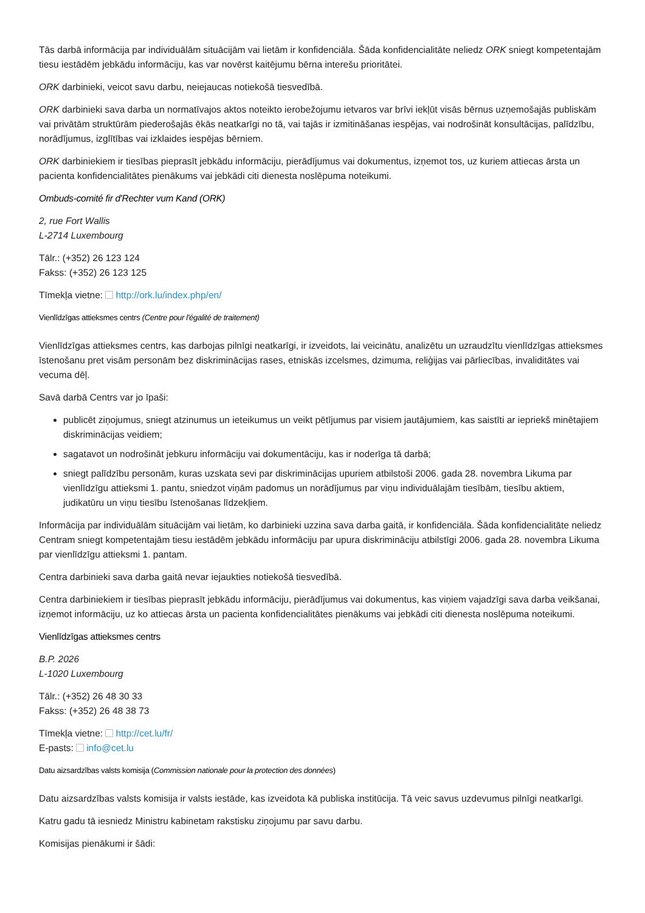Tās darbā informācija par individuālām situācijām vai lietām ir konfidenciāla. Šāda konfidencialitāte neliedz ORK sniegt kompetentajām tiesu iestādēm jebkādu informāciju, kas var novērst kaitējumu bērna interešu prioritātei.
ORK darbinieki, veicot savu darbu, neiejaucas notiekošā tiesvedībā.
ORK darbinieki sava darba un normatīvajos aktos noteikto ierobežojumu ietvaros var brīvi iekļūt visās bērnus uzņemošajās publiskām vai privātām struktūrām piederošajās ēkās neatkarīgi no tā, vai tajās ir izmitināšanas iespējas, vai nodrošināt konsultācijas, palīdzību, norādījumus, izglītības vai izklaides iespējas bērniem.
ORK darbiniekiem ir tiesības pieprasīt jebkādu informāciju, pierādījumus vai dokumentus, izņemot tos, uz kuriem attiecas ārsta un pacienta konfidencialitātes pienākums vai jebkādi citi dienesta noslēpuma noteikumi.
Ombuds-comité fir d'Rechter vum Kand (ORK)
2, rue Fort Wallis
L-2714 Luxembourg
Tālr.: (+352) 26 123 124
Fakss: (+352) 26 123 125
Tīmekļa vietne: http://ork.lu/index.php/en/
Vienlīdzīgas attieksmes centrs (Centre pour l'égalité de traitement)
Vienlīdzīgas attieksmes centrs, kas darbojas pilnīgi neatkarīgi, ir izveidots, lai veicinātu, analizētu un uzraudzītu vienlīdzīgas attieksmes īstenošanu pret visām personām bez diskriminācijas rases, etniskās izcelsmes, dzimuma, reliģijas vai pārliecības, invaliditātes vai vecuma dēļ.
Savā darbā Centrs var jo īpaši:
publicēt ziņojumus, sniegt atzinumus un ieteikumus un veikt pētījumus par visiem jautājumiem, kas saistīti ar iepriekš minētajiem diskriminācijas veidiem;
sagatavot un nodrošināt jebkuru informāciju vai dokumentāciju, kas ir noderīga tā darbā;
sniegt palīdzību personām, kuras uzskata sevi par diskriminācijas upuriem atbilstoši 2006. gada 28. novembra Likuma par vienlīdzīgu attieksmi 1. pantu, sniedzot viņām padomus un norādījumus par viņu individuālajām tiesībām, tiesību aktiem, judikatūru un viņu tiesību īstenošanas līdzekļiem.
Informācija par individuālām situācijām vai lietām, ko darbinieki uzzina sava darba gaitā, ir konfidenciāla. Šāda konfidencialitāte neliedz Centram sniegt kompetentajām tiesu iestādēm jebkādu informāciju par upura diskrimināciju atbilstīgi 2006. gada 28. novembra Likuma par vienlīdzīgu attieksmi 1. pantam.
Centra darbinieki sava darba gaitā nevar iejaukties notiekošā tiesvedībā.
Centra darbiniekiem ir tiesības pieprasīt jebkādu informāciju, pierādījumus vai dokumentus, kas viņiem vajadzīgi sava darba veikšanai, izņemot informāciju, uz ko attiecas ārsta un pacienta konfidencialitātes pienākums vai jebkādi citi dienesta noslēpuma noteikumi.
Vienlīdzīgas attieksmes centrs
B.P. 2026
L-1020 Luxembourg
Tālr.: (+352) 26 48 30 33
Fakss: (+352) 26 48 38 73
Tīmekļa vietne: http://cet.lu/fr/
E-pasts: info@cet.lu
Datu aizsardzības valsts komisija (Commission nationale pour la protection des données)
Datu aizsardzības valsts komisija ir valsts iestāde, kas izveidota kā publiska institūcija. Tā veic savus uzdevumus pilnīgi neatkarīgi.
Katru gadu tā iesniedz Ministru kabinetam rakstisku ziņojumu par savu darbu.
Komisijas pienākumi ir šādi: